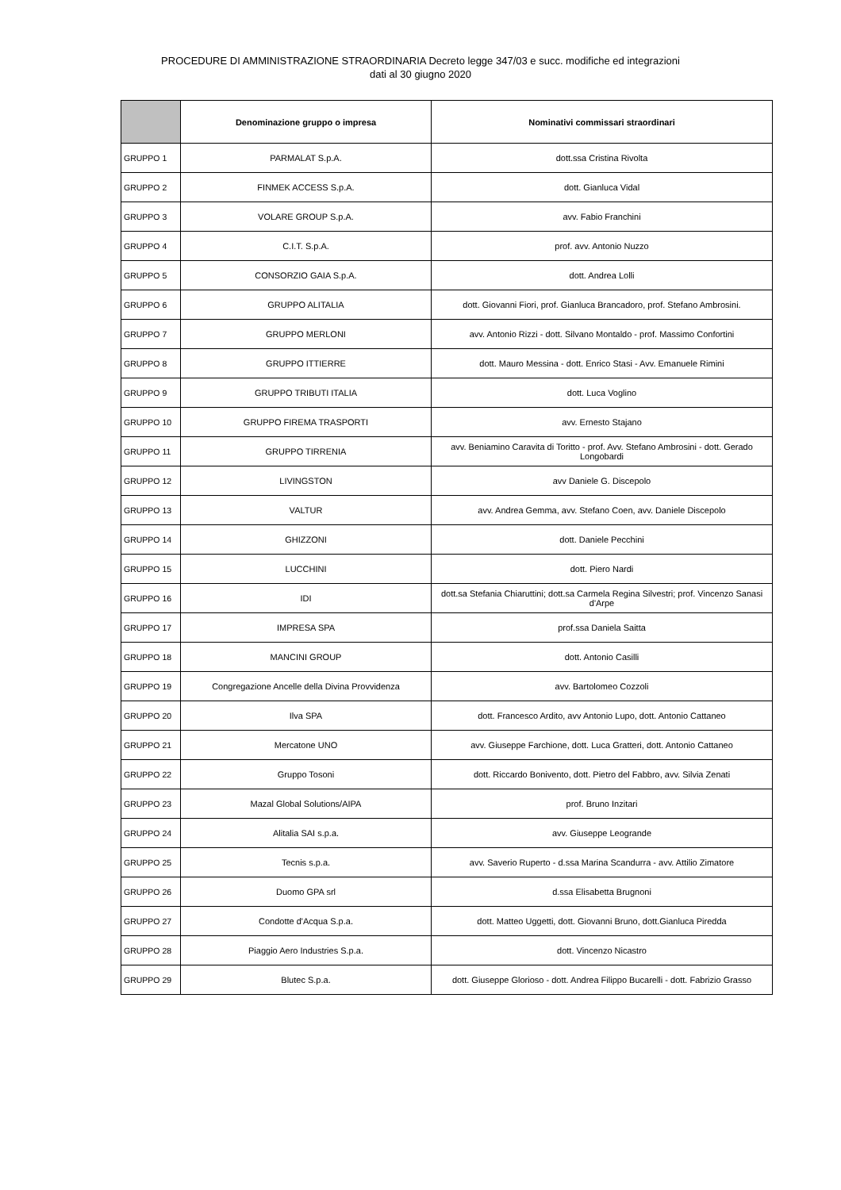PROCEDURE DI AMMINISTRAZIONE STRAORDINARIA Decreto legge 347/03 e succ. modifiche ed integrazioni
dati al 30 giugno 2020
| | Denominazione gruppo o impresa | Nominativi commissari straordinari |
| --- | --- | --- |
| GRUPPO 1 | PARMALAT S.p.A. | dott.ssa Cristina Rivolta |
| GRUPPO 2 | FINMEK ACCESS S.p.A. | dott. Gianluca Vidal |
| GRUPPO 3 | VOLARE GROUP S.p.A. | avv. Fabio Franchini |
| GRUPPO 4 | C.I.T. S.p.A. | prof. avv. Antonio Nuzzo |
| GRUPPO 5 | CONSORZIO GAIA S.p.A. | dott. Andrea Lolli |
| GRUPPO 6 | GRUPPO ALITALIA | dott. Giovanni Fiori, prof. Gianluca Brancadoro, prof. Stefano Ambrosini. |
| GRUPPO 7 | GRUPPO MERLONI | avv. Antonio Rizzi - dott. Silvano Montaldo - prof. Massimo Confortini |
| GRUPPO 8 | GRUPPO ITTIERRE | dott. Mauro Messina - dott. Enrico Stasi - Avv. Emanuele Rimini |
| GRUPPO 9 | GRUPPO TRIBUTI ITALIA | dott. Luca Voglino |
| GRUPPO 10 | GRUPPO FIREMA TRASPORTI | avv. Ernesto Stajano |
| GRUPPO 11 | GRUPPO TIRRENIA | avv. Beniamino Caravita di Toritto - prof. Avv. Stefano Ambrosini - dott. Gerado Longobardi |
| GRUPPO 12 | LIVINGSTON | avv Daniele G. Discepolo |
| GRUPPO 13 | VALTUR | avv. Andrea Gemma, avv. Stefano Coen, avv. Daniele Discepolo |
| GRUPPO 14 | GHIZZONI | dott. Daniele Pecchini |
| GRUPPO 15 | LUCCHINI | dott. Piero Nardi |
| GRUPPO 16 | IDI | dott.sa Stefania Chiaruttini; dott.sa Carmela Regina Silvestri; prof. Vincenzo Sanasi d'Arpe |
| GRUPPO 17 | IMPRESA SPA | prof.ssa Daniela Saitta |
| GRUPPO 18 | MANCINI GROUP | dott. Antonio Casilli |
| GRUPPO 19 | Congregazione Ancelle della Divina Provvidenza | avv. Bartolomeo Cozzoli |
| GRUPPO 20 | Ilva SPA | dott. Francesco Ardito, avv Antonio Lupo, dott. Antonio Cattaneo |
| GRUPPO 21 | Mercatone UNO | avv. Giuseppe Farchione, dott. Luca Gratteri, dott. Antonio Cattaneo |
| GRUPPO 22 | Gruppo Tosoni | dott. Riccardo Bonivento, dott. Pietro del Fabbro, avv. Silvia Zenati |
| GRUPPO 23 | Mazal Global Solutions/AIPA | prof. Bruno Inzitari |
| GRUPPO 24 | Alitalia SAI s.p.a. | avv. Giuseppe Leogrande |
| GRUPPO 25 | Tecnis s.p.a. | avv. Saverio Ruperto - d.ssa Marina Scandurra - avv. Attilio Zimatore |
| GRUPPO 26 | Duomo GPA srl | d.ssa Elisabetta Brugnoni |
| GRUPPO 27 | Condotte d'Acqua S.p.a. | dott. Matteo Uggetti, dott. Giovanni Bruno, dott.Gianluca Piredda |
| GRUPPO 28 | Piaggio Aero Industries S.p.a. | dott. Vincenzo Nicastro |
| GRUPPO 29 | Blutec S.p.a. | dott. Giuseppe Glorioso - dott. Andrea Filippo Bucarelli - dott. Fabrizio Grasso |